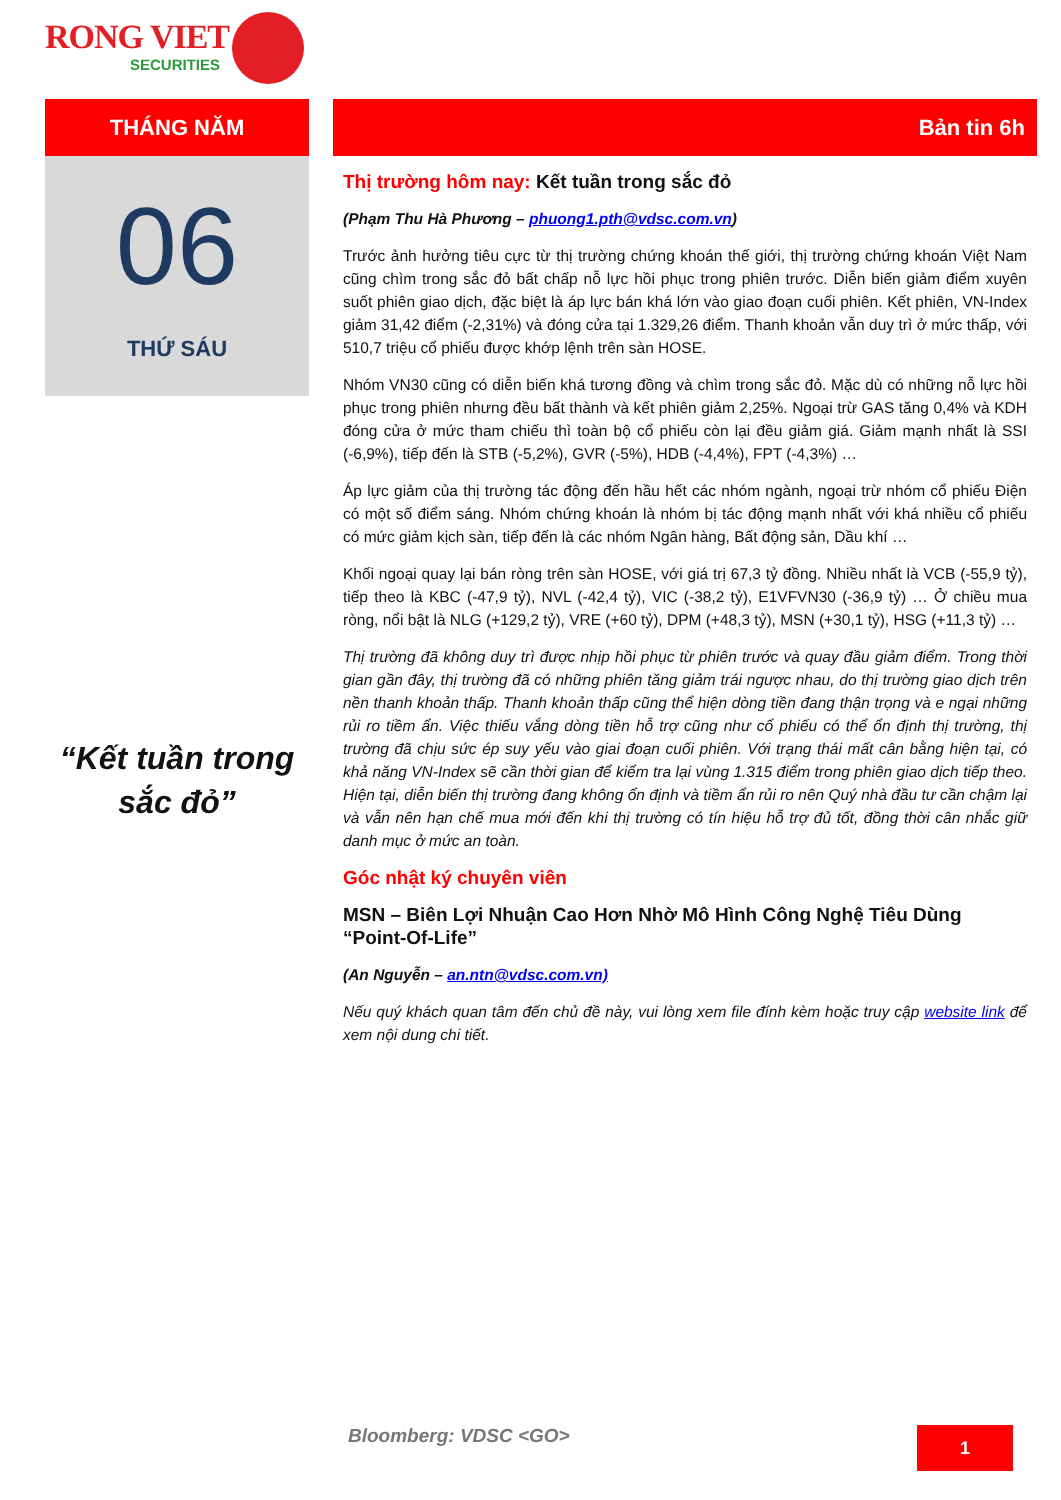RONG VIET
SECURITIES
THÁNG NĂM
06
THỨ SÁU
“Kết tuần trong sắc đỏ”
Bản tin 6h
Thị trường hôm nay: Kết tuần trong sắc đỏ
(Phạm Thu Hà Phương – phuong1.pth@vdsc.com.vn)
Trước ảnh hưởng tiêu cực từ thị trường chứng khoán thế giới, thị trường chứng khoán Việt Nam cũng chìm trong sắc đỏ bất chấp nỗ lực hồi phục trong phiên trước. Diễn biến giảm điểm xuyên suốt phiên giao dịch, đặc biệt là áp lực bán khá lớn vào giao đoạn cuối phiên. Kết phiên, VN-Index giảm 31,42 điểm (-2,31%) và đóng cửa tại 1.329,26 điểm. Thanh khoản vẫn duy trì ở mức thấp, với 510,7 triệu cổ phiếu được khớp lệnh trên sàn HOSE.
Nhóm VN30 cũng có diễn biến khá tương đồng và chìm trong sắc đỏ. Mặc dù có những nỗ lực hồi phục trong phiên nhưng đều bất thành và kết phiên giảm 2,25%. Ngoại trừ GAS tăng 0,4% và KDH đóng cửa ở mức tham chiếu thì toàn bộ cổ phiếu còn lại đều giảm giá. Giảm mạnh nhất là SSI (-6,9%), tiếp đến là STB (-5,2%), GVR (-5%), HDB (-4,4%), FPT (-4,3%) …
Áp lực giảm của thị trường tác động đến hầu hết các nhóm ngành, ngoại trừ nhóm cổ phiếu Điện có một số điểm sáng. Nhóm chứng khoán là nhóm bị tác động mạnh nhất với khá nhiều cổ phiếu có mức giảm kịch sàn, tiếp đến là các nhóm Ngân hàng, Bất động sản, Dầu khí …
Khối ngoại quay lại bán ròng trên sàn HOSE, với giá trị 67,3 tỷ đồng. Nhiều nhất là VCB (-55,9 tỷ), tiếp theo là KBC (-47,9 tỷ), NVL (-42,4 tỷ), VIC (-38,2 tỷ), E1VFVN30 (-36,9 tỷ) … Ở chiều mua ròng, nổi bật là NLG (+129,2 tỷ), VRE (+60 tỷ), DPM (+48,3 tỷ), MSN (+30,1 tỷ), HSG (+11,3 tỷ) …
Thị trường đã không duy trì được nhịp hồi phục từ phiên trước và quay đầu giảm điểm. Trong thời gian gần đây, thị trường đã có những phiên tăng giảm trái ngược nhau, do thị trường giao dịch trên nền thanh khoản thấp. Thanh khoản thấp cũng thể hiện dòng tiền đang thận trọng và e ngại những rủi ro tiềm ẩn. Việc thiếu vắng dòng tiền hỗ trợ cũng như cổ phiếu có thể ổn định thị trường, thị trường đã chịu sức ép suy yếu vào giai đoạn cuối phiên. Với trạng thái mất cân bằng hiện tại, có khả năng VN-Index sẽ cần thời gian để kiểm tra lại vùng 1.315 điểm trong phiên giao dịch tiếp theo. Hiện tại, diễn biến thị trường đang không ổn định và tiềm ẩn rủi ro nên Quý nhà đầu tư cần chậm lại và vẫn nên hạn chế mua mới đến khi thị trường có tín hiệu hỗ trợ đủ tốt, đồng thời cân nhắc giữ danh mục ở mức an toàn.
Góc nhật ký chuyên viên
MSN – Biên Lợi Nhuận Cao Hơn Nhờ Mô Hình Công Nghệ Tiêu Dùng “Point-Of-Life”
(An Nguyễn – an.ntn@vdsc.com.vn)
Nếu quý khách quan tâm đến chủ đề này, vui lòng xem file đính kèm hoặc truy cập website link để xem nội dung chi tiết.
Bloomberg: VDSC <GO> 1